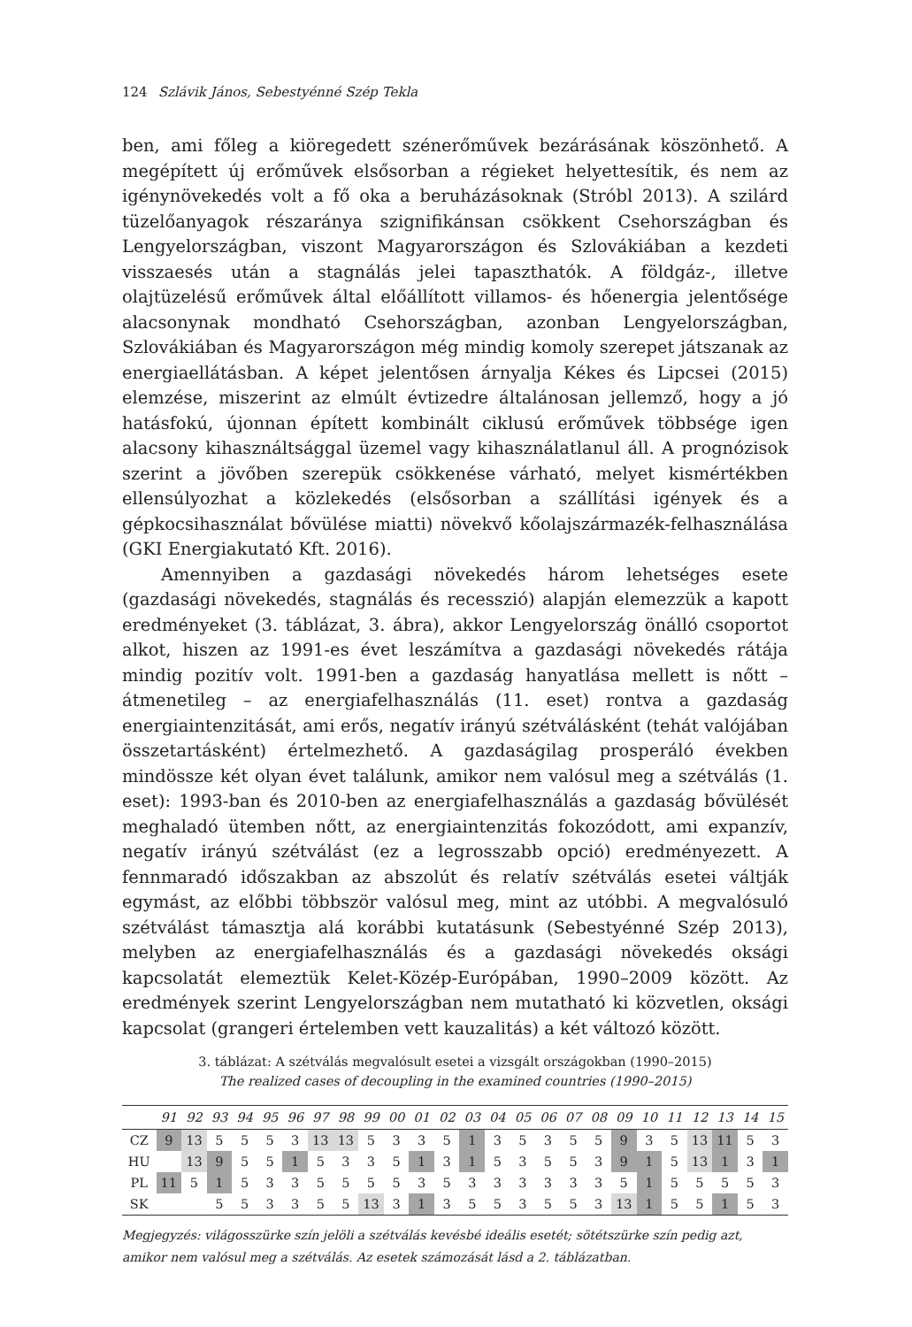124 Szlávik János, Sebestyénné Szép Tekla
ben, ami főleg a kiöregedett szénerőművek bezárásának köszönhető. A megépített új erőművek elsősorban a régieket helyettesítik, és nem az igénynövekedés volt a fő oka a beruházásoknak (Stróbl 2013). A szilárd tüzelőanyagok részaránya szignifikánsan csökkent Csehországban és Lengyelországban, viszont Magyarországon és Szlovákiában a kezdeti visszaesés után a stagnálás jelei tapaszthatók. A földgáz-, illetve olajtüzelésű erőművek által előállított villamos- és hőenergia jelentősége alacsonynak mondható Csehországban, azonban Lengyelországban, Szlovákiában és Magyarországon még mindig komoly szerepet játszanak az energiaellátásban. A képet jelentősen árnyalja Kékes és Lipcsei (2015) elemzése, miszerint az elmúlt évtizedre általánosan jellemző, hogy a jó hatásfokú, újonnan épített kombinált ciklusú erőművek többsége igen alacsony kihasználtsággal üzemel vagy kihasználatlanul áll. A prognózisok szerint a jövőben szerepük csökkenése várható, melyet kismértékben ellensúlyozhat a közlekedés (elsősorban a szállítási igények és a gépkocsihasználat bővülése miatti) növekvő kőolajszármazék-felhasználása (GKI Energiakutató Kft. 2016).
Amennyiben a gazdasági növekedés három lehetséges esete (gazdasági növekedés, stagnálás és recesszió) alapján elemezzük a kapott eredményeket (3. táblázat, 3. ábra), akkor Lengyelország önálló csoportot alkot, hiszen az 1991-es évet leszámítva a gazdasági növekedés rátája mindig pozitív volt. 1991-ben a gazdaság hanyatlása mellett is nőtt – átmenetileg – az energiafelhasználás (11. eset) rontva a gazdaság energiaintenzitását, ami erős, negatív irányú szétválásként (tehát valójában összetartásként) értelmezhető. A gazdaságilag prosperáló években mindössze két olyan évet találunk, amikor nem valósul meg a szétválás (1. eset): 1993-ban és 2010-ben az energiafelhasználás a gazdaság bővülését meghaladó ütemben nőtt, az energiaintenzitás fokozódott, ami expanzív, negatív irányú szétválást (ez a legrosszabb opció) eredményezett. A fennmaradó időszakban az abszolút és relatív szétválás esetei váltják egymást, az előbbi többször valósul meg, mint az utóbbi. A megvalósuló szétválást támasztja alá korábbi kutatásunk (Sebestyénné Szép 2013), melyben az energiafelhasználás és a gazdasági növekedés oksági kapcsolatát elemeztük Kelet-Közép-Európában, 1990–2009 között. Az eredmények szerint Lengyelországban nem mutatható ki közvetlen, oksági kapcsolat (grangeri értelemben vett kauzalitás) a két változó között.
3. táblázat: A szétválás megvalósult esetei a vizsgált országokban (1990–2015)
The realized cases of decoupling in the examined countries (1990–2015)
| | 91 | 92 | 93 | 94 | 95 | 96 | 97 | 98 | 99 | 00 | 01 | 02 | 03 | 04 | 05 | 06 | 07 | 08 | 09 | 10 | 11 | 12 | 13 | 14 | 15 |
| --- | --- | --- | --- | --- | --- | --- | --- | --- | --- | --- | --- | --- | --- | --- | --- | --- | --- | --- | --- | --- | --- | --- | --- | --- | --- |
| CZ | 9 | 13 | 5 | 5 | 5 | 3 | 13 | 13 | 5 | 3 | 3 | 5 | 1 | 3 | 5 | 3 | 5 | 5 | 9 | 3 | 5 | 13 | 11 | 5 | 3 |
| HU | | 13 | 9 | 5 | 5 | 1 | 5 | 3 | 3 | 5 | 1 | 3 | 1 | 5 | 3 | 5 | 5 | 3 | 9 | 1 | 5 | 13 | 1 | 3 | 1 |
| PL | 11 | 5 | 1 | 5 | 3 | 3 | 5 | 5 | 5 | 5 | 3 | 5 | 3 | 3 | 3 | 3 | 3 | 3 | 5 | 1 | 5 | 5 | 5 | 5 | 3 |
| SK | | | 5 | 5 | 3 | 3 | 5 | 5 | 13 | 3 | 1 | 3 | 5 | 5 | 3 | 5 | 5 | 3 | 13 | 1 | 5 | 5 | 1 | 5 | 3 |
Megjegyzés: világosszürke szín jelöli a szétválás kevésbé ideális esetét; sötétszürke szín pedig azt, amikor nem valósul meg a szétválás. Az esetek számozását lásd a 2. táblázatban.